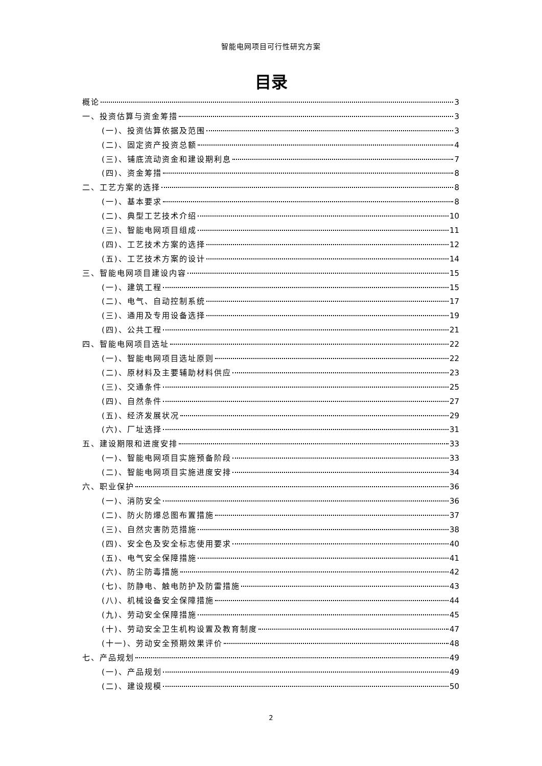智能电网项目可行性研究方案
目录
概论 3
一、投资估算与资金筹措 3
(一)、投资估算依据及范围 3
(二)、固定资产投资总额 4
(三)、铺底流动资金和建设期利息 7
(四)、资金筹措 8
二、工艺方案的选择 8
(一)、基本要求 8
(二)、典型工艺技术介绍 10
(三)、智能电网项目组成 11
(四)、工艺技术方案的选择 12
(五)、工艺技术方案的设计 14
三、智能电网项目建设内容 15
(一)、建筑工程 15
(二)、电气、自动控制系统 17
(三)、通用及专用设备选择 19
(四)、公共工程 21
四、智能电网项目选址 22
(一)、智能电网项目选址原则 22
(二)、原材料及主要辅助材料供应 23
(三)、交通条件 25
(四)、自然条件 27
(五)、经济发展状况 29
(六)、厂址选择 31
五、建设期限和进度安排 33
(一)、智能电网项目实施预备阶段 33
(二)、智能电网项目实施进度安排 34
六、职业保护 36
(一)、消防安全 36
(二)、防火防爆总图布置措施 37
(三)、自然灾害防范措施 38
(四)、安全色及安全标志使用要求 40
(五)、电气安全保障措施 41
(六)、防尘防毒措施 42
(七)、防静电、触电防护及防雷措施 43
(八)、机械设备安全保障措施 44
(九)、劳动安全保障措施 45
(十)、劳动安全卫生机构设置及教育制度 47
(十一)、劳动安全预期效果评价 48
七、产品规划 49
(一)、产品规划 49
(二)、建设规模 50
2